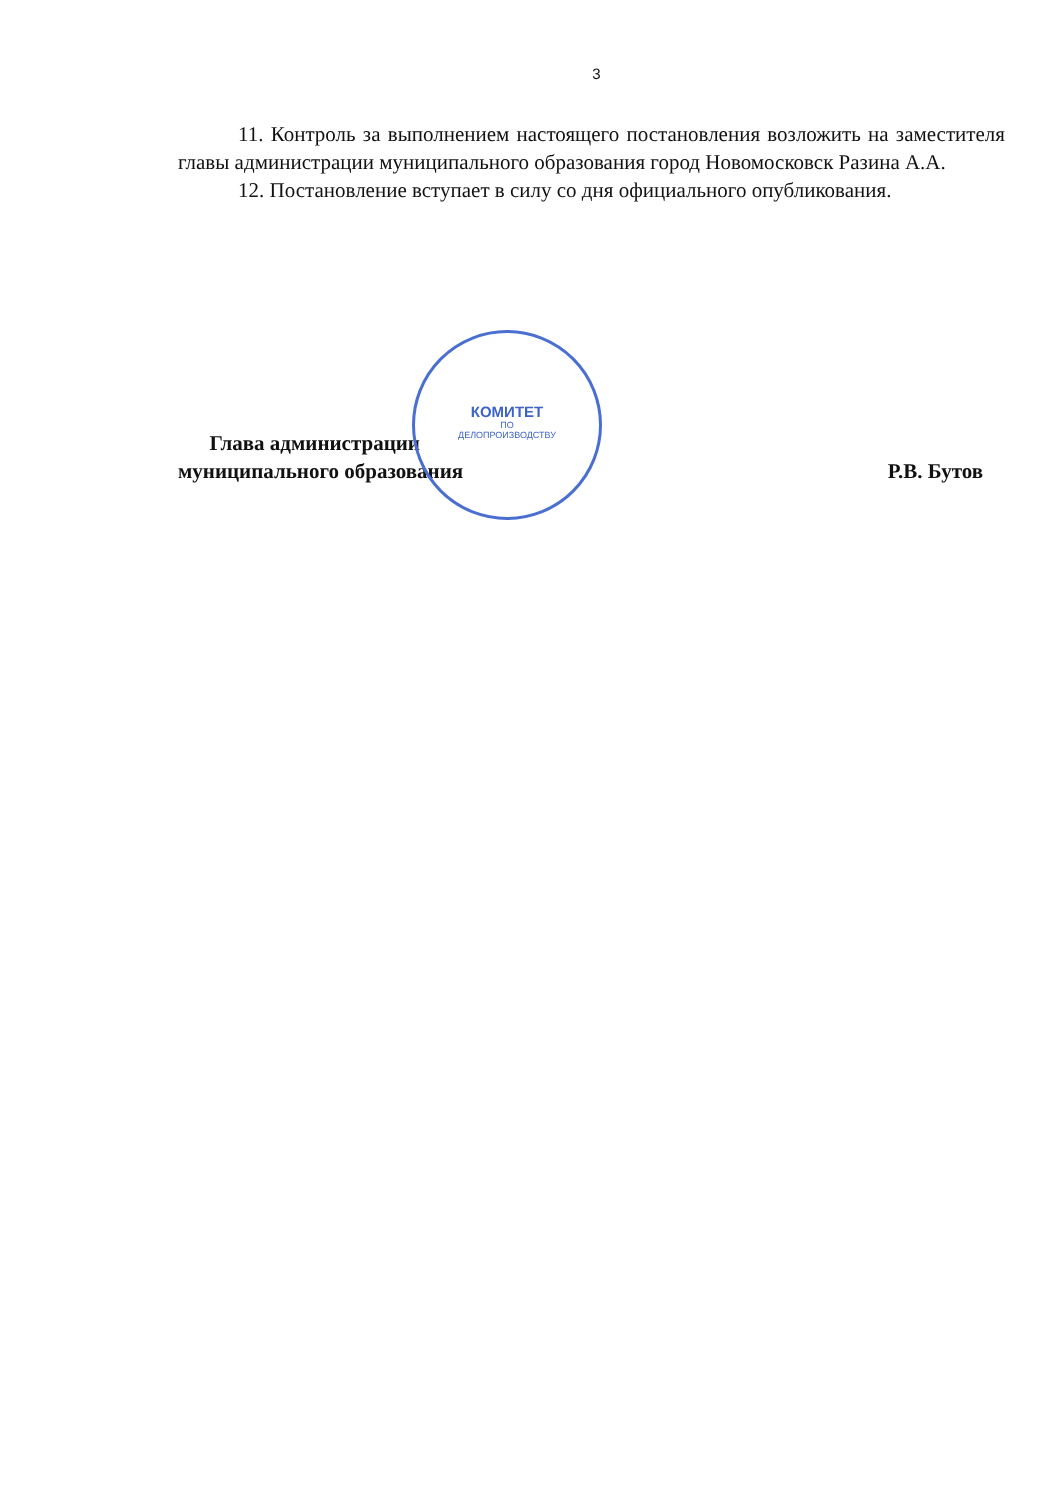3
11. Контроль за выполнением настоящего постановления возложить на заместителя главы администрации муниципального образования город Новомосковск Разина А.А.
12. Постановление вступает в силу со дня официального опубликования.
Глава администрации
муниципального образования
Р.В. Бутов
КОМИТЕТ
ПО
ДЕЛОПРОИЗВОДСТВУ